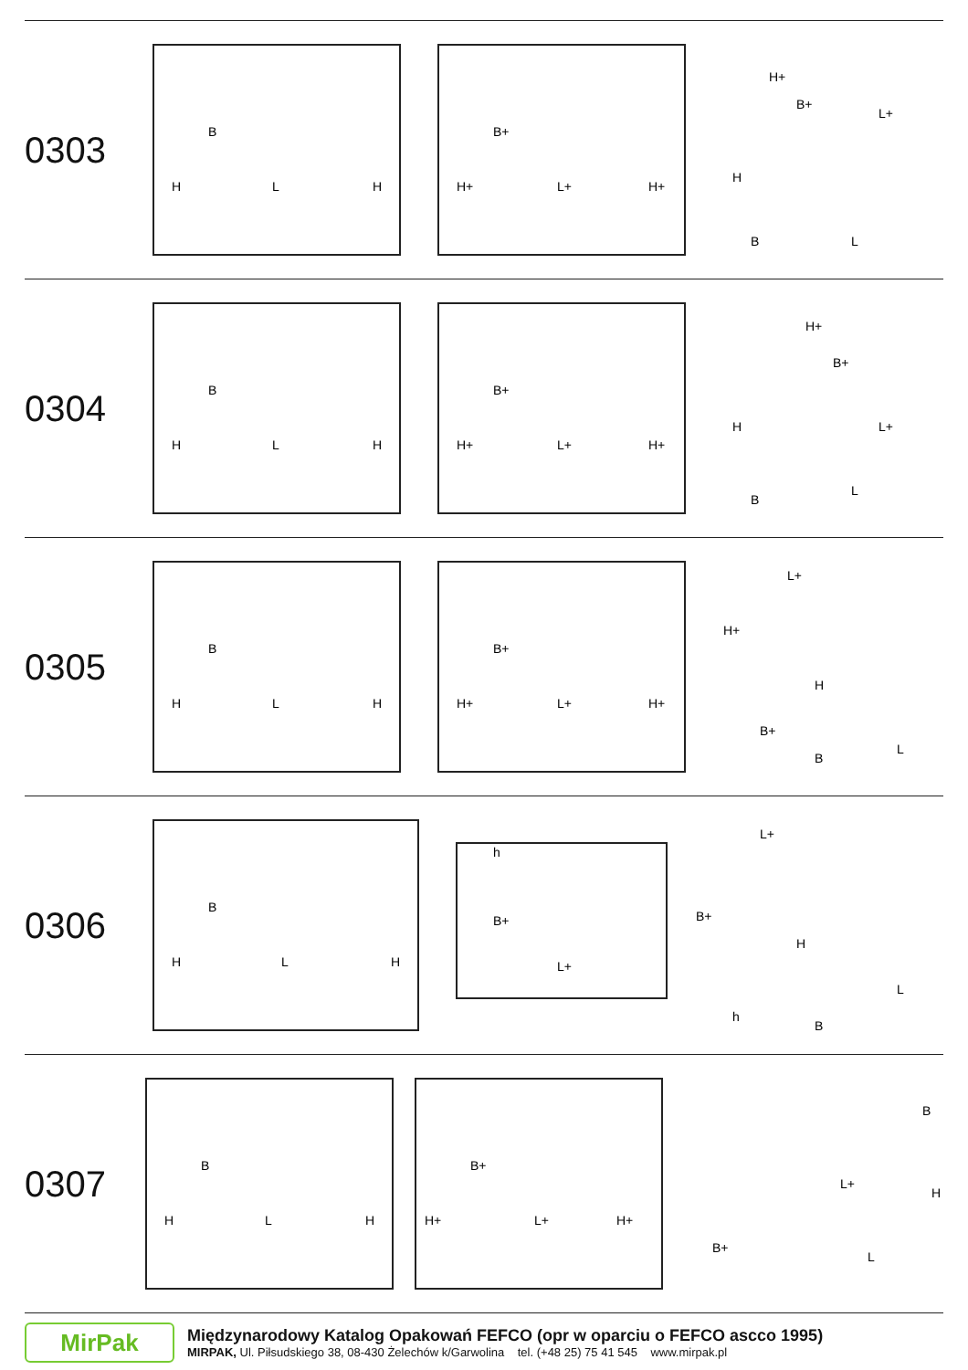0303
H
L
H
B
H+
L+
H+
B+
H+
B+
L+
H
B
L
0304
H
L
H
B
H+
L+
H+
B+
H+
B+
L+
H
B
L
0305
H
L
H
B
H+
L+
H+
B+
L+
H+
H
B+
B
L
0306
H
L
H
B
h
B+
L+
L+
B+
H
h
B
L
0307
H
L
H
B
H+
L+
H+
B+
B
L+
H
B+
L
MirPak
Międzynarodowy Katalog Opakowań FEFCO (opr w oparciu o FEFCO ascco 1995)
MIRPAK, Ul. Piłsudskiego 38, 08-430 Żelechów k/Garwolina tel. (+48 25) 75 41 545 www.mirpak.pl